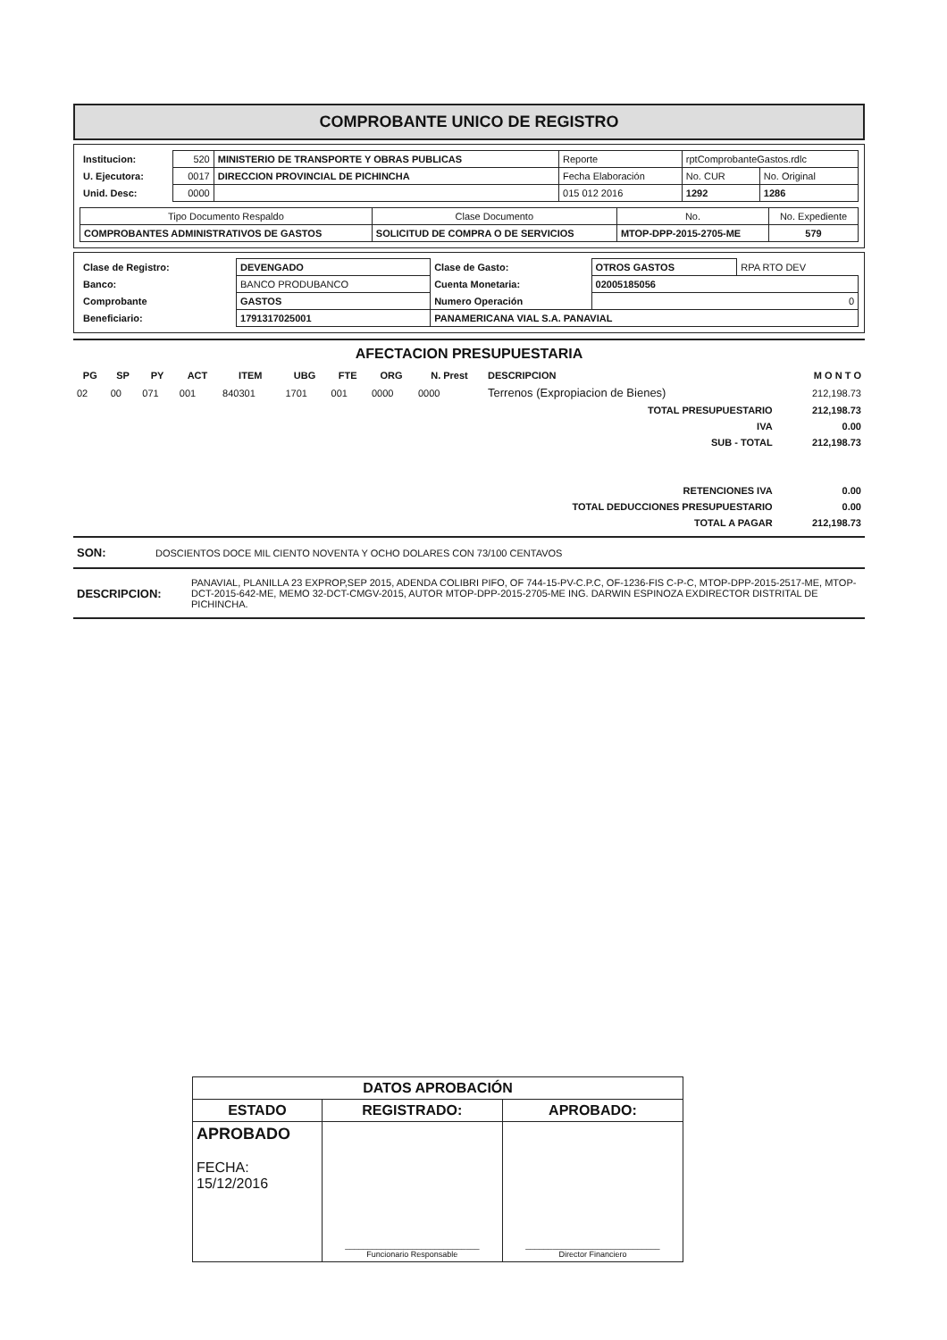COMPROBANTE UNICO DE REGISTRO
| Institucion: | 520 | MINISTERIO DE TRANSPORTE Y OBRAS PUBLICAS | Reporte | rptComprobanteGastos.rdlc | |
| U. Ejecutora: | 0017 | DIRECCION PROVINCIAL DE PICHINCHA | Fecha Elaboración | No. CUR | No. Original |
| Unid. Desc: | 0000 | | 015 012 2016 | 1292 | 1286 |
| Tipo Documento Respaldo | Clase Documento | No. | No. Expediente |
| COMPROBANTES ADMINISTRATIVOS DE GASTOS | SOLICITUD DE COMPRA O DE SERVICIOS | MTOP-DPP-2015-2705-ME | 579 |
| Clase de Registro: | DEVENGADO | Clase de Gasto: | OTROS GASTOS | RPA RTO DEV |
| Banco: | BANCO PRODUBANCO | Cuenta Monetaria: | 02005185056 | |
| Comprobante | GASTOS | Numero Operación | 0 | |
| Beneficiario: | 1791317025001 | PANAMERICANA VIAL S.A. PANAVIAL | | |
AFECTACION PRESUPUESTARIA
| PG | SP | PY | ACT | ITEM | UBG | FTE | ORG | N. Prest | DESCRIPCION | M O N T O |
| --- | --- | --- | --- | --- | --- | --- | --- | --- | --- | --- |
| 02 | 00 | 071 | 001 | 840301 | 1701 | 001 | 0000 | 0000 | Terrenos (Expropiacion de Bienes) | 212,198.73 |
| TOTAL PRESUPUESTARIO | | | | | | | | | | 212,198.73 |
| IVA | | | | | | | | | | 0.00 |
| SUB - TOTAL | | | | | | | | | | 212,198.73 |
| RETENCIONES IVA | | | | | | | | | | 0.00 |
| TOTAL DEDUCCIONES PRESUPUESTARIO | | | | | | | | | | 0.00 |
| TOTAL A PAGAR | | | | | | | | | | 212,198.73 |
| SON: | DOSCIENTOS DOCE MIL CIENTO NOVENTA Y OCHO DOLARES CON 73/100 CENTAVOS |
| DESCRIPCION: | PANAVIAL, PLANILLA 23 EXPROP,SEP 2015, ADENDA COLIBRI PIFO, OF 744-15-PV-C.P.C, OF-1236-FIS C-P-C, MTOP-DPP-2015-2517-ME, MTOP-DCT-2015-642-ME, MEMO 32-DCT-CMGV-2015, AUTOR MTOP-DPP-2015-2705-ME ING. DARWIN ESPINOZA EXDIRECTOR DISTRITAL DE PICHINCHA. |
| DATOS APROBACIÓN | | |
| ESTADO | REGISTRADO: | APROBADO: |
| APROBADO FECHA: 15/12/2016 | ______________________________ Funcionario Responsable | ______________________________ Director Financiero |